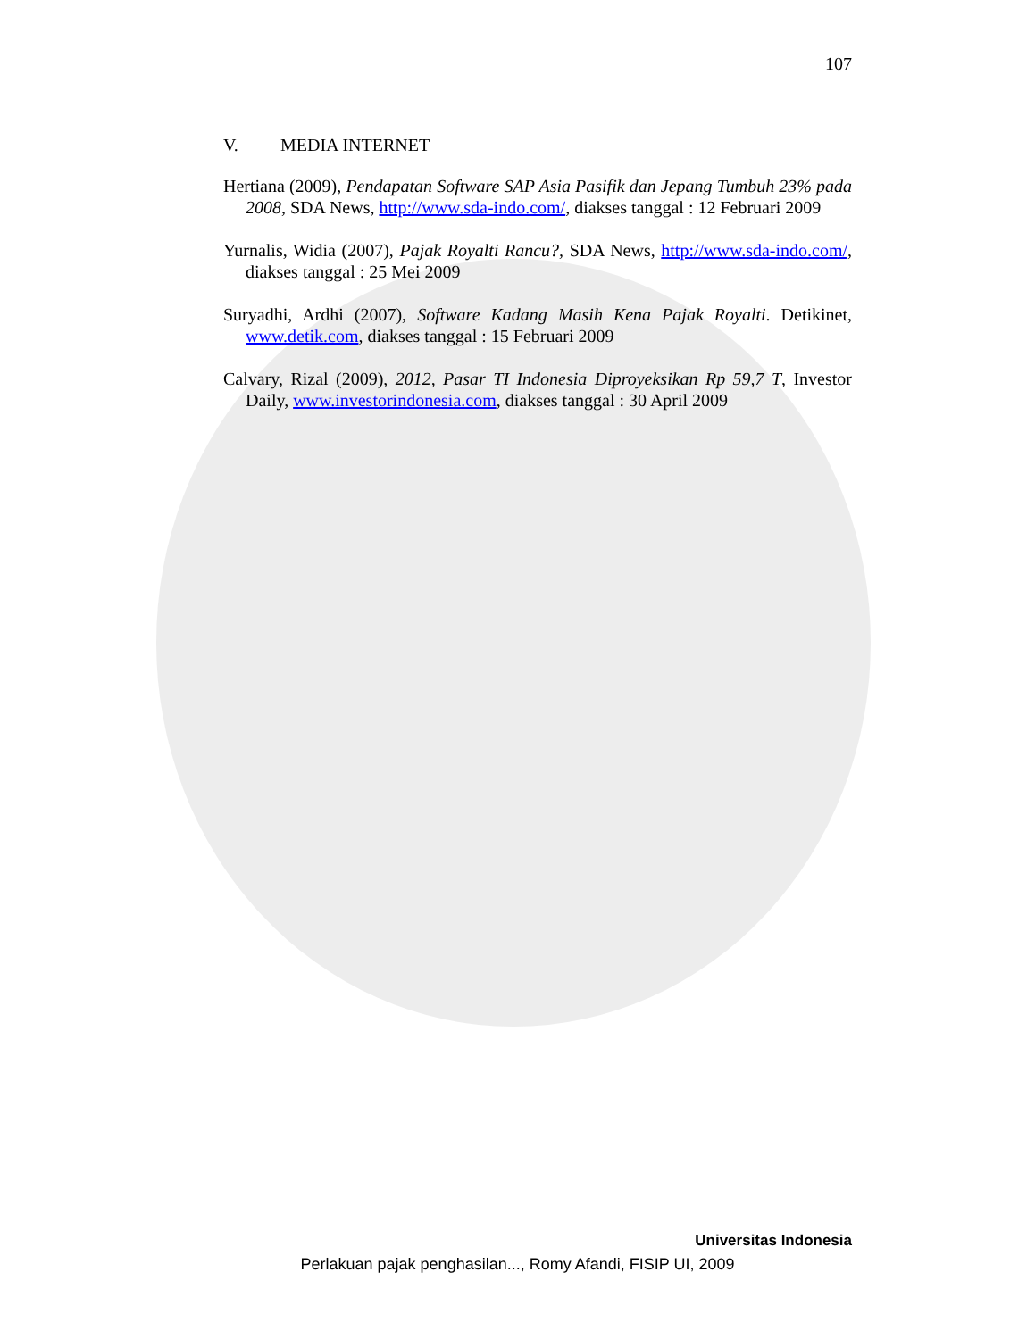107
V. MEDIA INTERNET
Hertiana (2009), Pendapatan Software SAP Asia Pasifik dan Jepang Tumbuh 23% pada 2008, SDA News, http://www.sda-indo.com/, diakses tanggal : 12 Februari 2009
Yurnalis, Widia (2007), Pajak Royalti Rancu?, SDA News, http://www.sda-indo.com/, diakses tanggal : 25 Mei 2009
Suryadhi, Ardhi (2007), Software Kadang Masih Kena Pajak Royalti. Detikinet, www.detik.com, diakses tanggal : 15 Februari 2009
Calvary, Rizal (2009), 2012, Pasar TI Indonesia Diproyeksikan Rp 59,7 T, Investor Daily, www.investorindonesia.com, diakses tanggal : 30 April 2009
Universitas Indonesia
Perlakuan pajak penghasilan..., Romy Afandi, FISIP UI, 2009